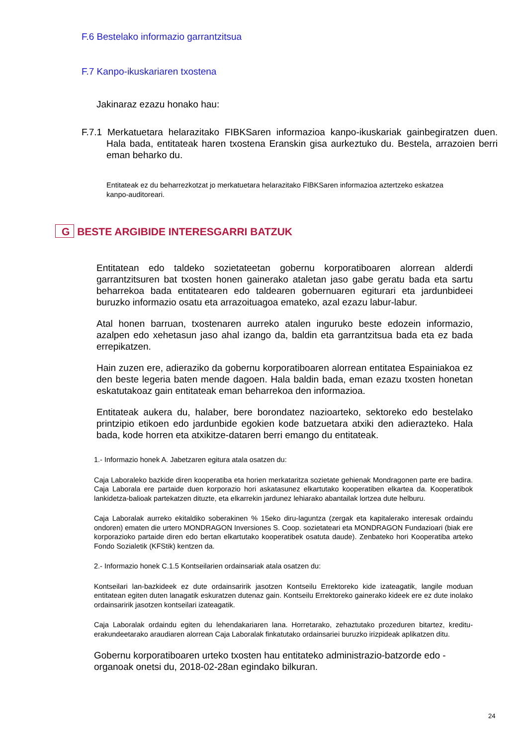F.6 Bestelako informazio garrantzitsua
F.7 Kanpo-ikuskariaren txostena
Jakinaraz ezazu honako hau:
F.7.1 Merkatuetara helarazitako FIBKSaren informazioa kanpo-ikuskariak gainbegiratzen duen. Hala bada, entitateak haren txostena Eranskin gisa aurkeztuko du. Bestela, arrazoien berri eman beharko du.
Entitateak ez du beharrezkotzat jo merkatuetara helarazitako FIBKSaren informazioa aztertzeko eskatzea kanpo-auditoreari.
G BESTE ARGIBIDE INTERESGARRI BATZUK
Entitatean edo taldeko sozietateetan gobernu korporatiboaren alorrean alderdi garrantzitsuren bat txosten honen gainerako ataletan jaso gabe geratu bada eta sartu beharrekoa bada entitatearen edo taldearen gobernuaren egiturari eta jardunbideei buruzko informazio osatu eta arrazoituagoa emateko, azal ezazu labur-labur.
Atal honen barruan, txostenaren aurreko atalen inguruko beste edozein informazio, azalpen edo xehetasun jaso ahal izango da, baldin eta garrantzitsua bada eta ez bada errepikatzen.
Hain zuzen ere, adieraziko da gobernu korporatiboaren alorrean entitatea Espainiakoa ez den beste legeria baten mende dagoen. Hala baldin bada, eman ezazu txosten honetan eskatutakoaz gain entitateak eman beharrekoa den informazioa.
Entitateak aukera du, halaber, bere borondatez nazioarteko, sektoreko edo bestelako printzipio etikoen edo jardunbide egokien kode batzuetara atxiki den adierazteko. Hala bada, kode horren eta atxikitze-dataren berri emango du entitateak.
1.- Informazio honek A. Jabetzaren egitura atala osatzen du:
Caja Laboraleko bazkide diren kooperatiba eta horien merkataritza sozietate gehienak Mondragonen parte ere badira. Caja Laborala ere partaide duen korporazio hori askatasunez elkartutako kooperatiben elkartea da. Kooperatibok lankidetza-balioak partekatzen dituzte, eta elkarrekin jardunez lehiarako abantailak lortzea dute helburu.
Caja Laboralak aurreko ekitaldiko soberakinen % 15eko diru-laguntza (zergak eta kapitalerako interesak ordaindu ondoren) ematen die urtero MONDRAGON Inversiones S. Coop. sozietateari eta MONDRAGON Fundazioari (biak ere korporazioko partaide diren edo bertan elkartutako kooperatibek osatuta daude). Zenbateko hori Kooperatiba arteko Fondo Sozialetik (KFStik) kentzen da.
2.- Informazio honek C.1.5 Kontseilarien ordainsariak atala osatzen du:
Kontseilari lan-bazkideek ez dute ordainsaririk jasotzen Kontseilu Errektoreko kide izateagatik, langile moduan entitatean egiten duten lanagatik eskuratzen dutenaz gain. Kontseilu Errektoreko gainerako kideek ere ez dute inolako ordainsaririk jasotzen kontseilari izateagatik.
Caja Laboralak ordaindu egiten du lehendakariaren lana. Horretarako, zehaztutako prozeduren bitartez, kreditu-erakundeetarako araudiaren alorrean Caja Laboralak finkatutako ordainsariei buruzko irizpideak aplikatzen ditu.
Gobernu korporatiboaren urteko txosten hau entitateko administrazio-batzorde edo -organoak onetsi du, 2018-02-28an egindako bilkuran.
24